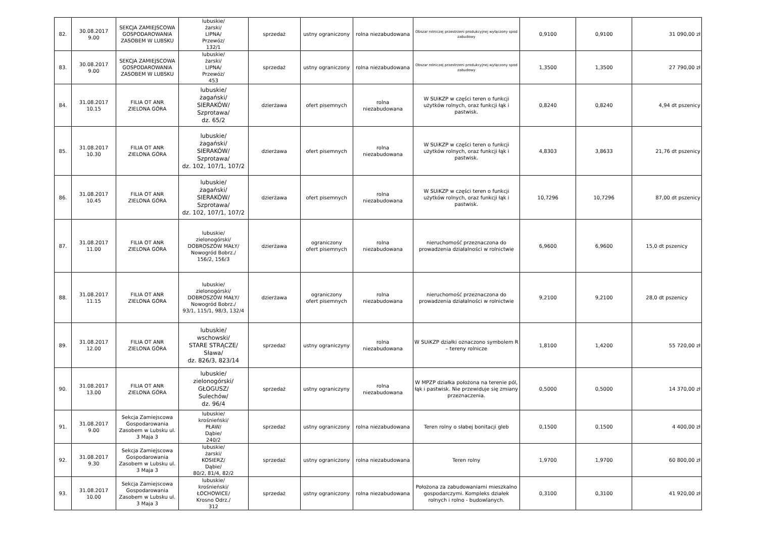| 82. | 30.08.2017 9.00 | SEKCJA ZAMIEJSCOWA GOSPODAROWANIA ZASOBEM W LUBSKU | lubuskie/ żarski/ LIPNA/ Przewóz/ 132/1 | sprzedaż | ustny ograniczony | rolna niezabudowana | Obszar rolniczej przestrzeni produkcyjnej wyłączony spod zabudowy | 0,9100 | 0,9100 | 31 090,00 zł |
| 83. | 30.08.2017 9.00 | SEKCJA ZAMIEJSCOWA GOSPODAROWANIA ZASOBEM W LUBSKU | lubuskie/ żarski/ LIPNA/ Przewóz/ 453 | sprzedaż | ustny ograniczony | rolna niezabudowana | Obszar rolniczej przestrzeni produkcyjnej wyłączony spod zabudowy | 1,3500 | 1,3500 | 27 790,00 zł |
| 84. | 31.08.2017 10.15 | FILIA OT ANR ZIELONA GÓRA | lubuskie/ żagański/ SIERAKÓW/ Szprotawa/ dz. 65/2 | dzierżawa | ofert pisemnych | rolna niezabudowana | W SUiKZP w części teren o funkcji użytków rolnych, oraz funkcji łąk i pastwisk. | 0,8240 | 0,8240 | 4,94 dt pszenicy |
| 85. | 31.08.2017 10.30 | FILIA OT ANR ZIELONA GÓRA | lubuskie/ żagański/ SIERAKÓW/ Szprotawa/ dz. 102, 107/1, 107/2 | dzierżawa | ofert pisemnych | rolna niezabudowana | W SUiKZP w części teren o funkcji użytków rolnych, oraz funkcji łąk i pastwisk. | 4,8303 | 3,8633 | 21,76 dt pszenicy |
| 86. | 31.08.2017 10.45 | FILIA OT ANR ZIELONA GÓRA | lubuskie/ żagański/ SIERAKÓW/ Szprotawa/ dz. 102, 107/1, 107/2 | dzierżawa | ofert pisemnych | rolna niezabudowana | W SUiKZP w części teren o funkcji użytków rolnych, oraz funkcji łąk i pastwisk. | 10,7296 | 10,7296 | 87,00 dt pszenicy |
| 87. | 31.08.2017 11.00 | FILIA OT ANR ZIELONA GÓRA | lubuskie/ zielonogórski/ DOBROSZÓW MAŁY/ Nowogród Bobrz./ 156/2, 156/3 | dzierżawa | ograniczony ofert pisemnych | rolna niezabudowana | nieruchomość przeznaczona do prowadzenia działalności w rolnictwie | 6,9600 | 6,9600 | 15,0 dt pszenicy |
| 88. | 31.08.2017 11.15 | FILIA OT ANR ZIELONA GÓRA | lubuskie/ zielonogórski/ DOBROSZÓW MAŁY/ Nowogród Bobrz./ 93/1, 115/1, 98/3, 132/4 | dzierżawa | ograniczony ofert pisemnych | rolna niezabudowana | nieruchomość przeznaczona do prowadzenia działalności w rolnictwie | 9,2100 | 9,2100 | 28,0 dt pszenicy |
| 89. | 31.08.2017 12.00 | FILIA OT ANR ZIELONA GÓRA | lubuskie/ wschowski/ STARE STRĄCZE/ Sława/ dz. 826/3, 823/14 | sprzedaż | ustny ograniczyny | rolna niezabudowana | W SUiKZP działki oznaczono symbolem R – tereny rolnicze | 1,8100 | 1,4200 | 55 720,00 zł |
| 90. | 31.08.2017 13.00 | FILIA OT ANR ZIELONA GÓRA | lubuskie/ zielonogórski/ GŁOGUSZ/ Sulechów/ dz. 96/4 | sprzedaż | ustny ograniczyny | rolna niezabudowana | W MPZP działka położona na terenie pól, łąk i pastwisk. Nie przewiduje się zmiany przeznaczenia. | 0,5000 | 0,5000 | 14 370,00 zł |
| 91. | 31.08.2017 9.00 | Sekcja Zamiejscowa Gospodarowania Zasobem w Lubsku ul. 3 Maja 3 | lubuskie/ krośnieński/ PŁAW/ Dąbie/ 240/2 | sprzedaż | ustny ograniczony | rolna niezabudowana | Teren rolny o słabej bonitacji gleb | 0,1500 | 0,1500 | 4 400,00 zł |
| 92. | 31.08.2017 9.30 | Sekcja Zamiejscowa Gospodarowania Zasobem w Lubsku ul. 3 Maja 3 | lubuskie/ żarski/ KOSIERZ/ Dąbie/ 80/2, 81/4, 82/2 | sprzedaż | ustny ograniczony | rolna niezabudowana | Teren rolny | 1,9700 | 1,9700 | 60 800,00 zł |
| 93. | 31.08.2017 10.00 | Sekcja Zamiejscowa Gospodarowania Zasobem w Lubsku ul. 3 Maja 3 | lubuskie/ krośnieński/ ŁOCHOWICE/ Krosno Odrz./ 312 | sprzedaż | ustny ograniczony | rolna niezabudowana | Położona za zabudowaniami mieszkalno gospodarczymi. Kompleks działek rolnych i rolno - budowlanych. | 0,3100 | 0,3100 | 41 920,00 zł |